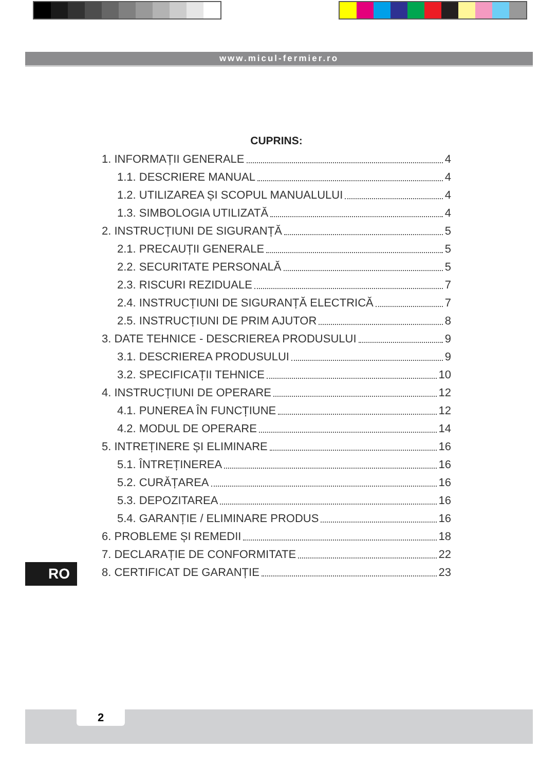www.micul-fermier.ro
CUPRINS:
1. INFORMAȚII GENERALE 4
1.1. DESCRIERE MANUAL 4
1.2. UTILIZAREA ȘI SCOPUL MANUALULUI 4
1.3. SIMBOLOGIA UTILIZATĂ 4
2. INSTRUCȚIUNI DE SIGURANȚĂ 5
2.1. PRECAUȚII GENERALE 5
2.2. SECURITATE PERSONALĂ 5
2.3. RISCURI REZIDUALE 7
2.4. INSTRUCȚIUNI DE SIGURANȚĂ ELECTRICĂ 7
2.5. INSTRUCȚIUNI DE PRIM AJUTOR 8
3. DATE TEHNICE - DESCRIEREA PRODUSULUI 9
3.1. DESCRIEREA PRODUSULUI 9
3.2. SPECIFICAȚII TEHNICE 10
4. INSTRUCȚIUNI DE OPERARE 12
4.1. PUNEREA ÎN FUNCȚIUNE 12
4.2. MODUL DE OPERARE 14
5. INTREȚINERE ȘI ELIMINARE 16
5.1. ÎNTREȚINEREA 16
5.2. CURĂȚAREA 16
5.3. DEPOZITAREA 16
5.4. GARANȚIE / ELIMINARE PRODUS 16
6. PROBLEME ȘI REMEDII 18
7. DECLARAȚIE DE CONFORMITATE 22
8. CERTIFICAT DE GARANȚIE 23
RO
2